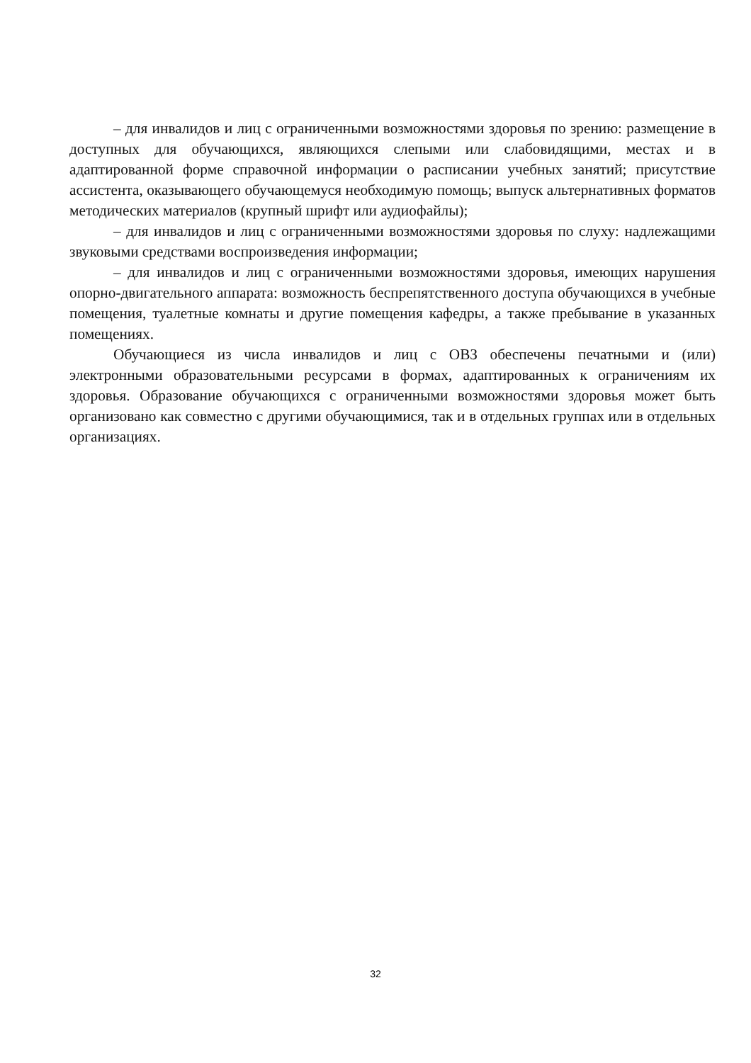– для инвалидов и лиц с ограниченными возможностями здоровья по зрению: размещение в доступных для обучающихся, являющихся слепыми или слабовидящими, местах и в адаптированной форме справочной информации о расписании учебных занятий; присутствие ассистента, оказывающего обучающемуся необходимую помощь; выпуск альтернативных форматов методических материалов (крупный шрифт или аудиофайлы);
– для инвалидов и лиц с ограниченными возможностями здоровья по слуху: надлежащими звуковыми средствами воспроизведения информации;
– для инвалидов и лиц с ограниченными возможностями здоровья, имеющих нарушения опорно-двигательного аппарата: возможность беспрепятственного доступа обучающихся в учебные помещения, туалетные комнаты и другие помещения кафедры, а также пребывание в указанных помещениях.
Обучающиеся из числа инвалидов и лиц с ОВЗ обеспечены печатными и (или) электронными образовательными ресурсами в формах, адаптированных к ограничениям их здоровья. Образование обучающихся с ограниченными возможностями здоровья может быть организовано как совместно с другими обучающимися, так и в отдельных группах или в отдельных организациях.
32